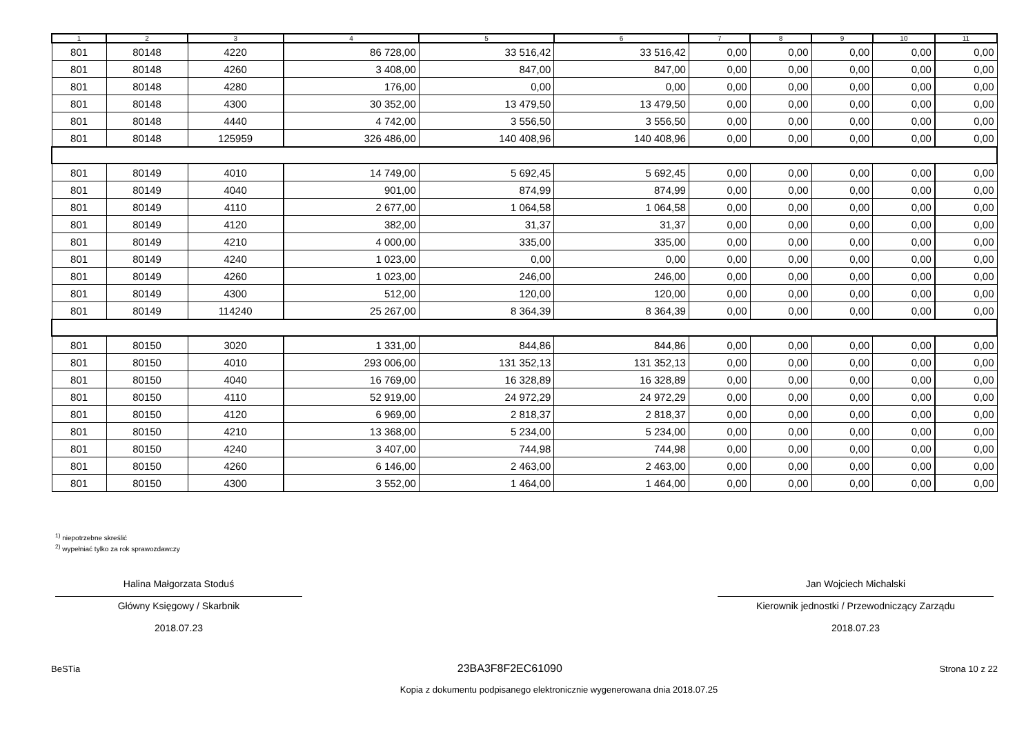| 1 | 2 | 3 | 4 | 5 | 6 | 7 | 8 | 9 | 10 | 11 |
| --- | --- | --- | --- | --- | --- | --- | --- | --- | --- | --- |
| 801 | 80148 | 4220 | 86 728,00 | 33 516,42 | 33 516,42 | 0,00 | 0,00 | 0,00 | 0,00 | 0,00 |
| 801 | 80148 | 4260 | 3 408,00 | 847,00 | 847,00 | 0,00 | 0,00 | 0,00 | 0,00 | 0,00 |
| 801 | 80148 | 4280 | 176,00 | 0,00 | 0,00 | 0,00 | 0,00 | 0,00 | 0,00 | 0,00 |
| 801 | 80148 | 4300 | 30 352,00 | 13 479,50 | 13 479,50 | 0,00 | 0,00 | 0,00 | 0,00 | 0,00 |
| 801 | 80148 | 4440 | 4 742,00 | 3 556,50 | 3 556,50 | 0,00 | 0,00 | 0,00 | 0,00 | 0,00 |
| 801 | 80148 | 125959 | 326 486,00 | 140 408,96 | 140 408,96 | 0,00 | 0,00 | 0,00 | 0,00 | 0,00 |
| 801 | 80149 | 4010 | 14 749,00 | 5 692,45 | 5 692,45 | 0,00 | 0,00 | 0,00 | 0,00 | 0,00 |
| 801 | 80149 | 4040 | 901,00 | 874,99 | 874,99 | 0,00 | 0,00 | 0,00 | 0,00 | 0,00 |
| 801 | 80149 | 4110 | 2 677,00 | 1 064,58 | 1 064,58 | 0,00 | 0,00 | 0,00 | 0,00 | 0,00 |
| 801 | 80149 | 4120 | 382,00 | 31,37 | 31,37 | 0,00 | 0,00 | 0,00 | 0,00 | 0,00 |
| 801 | 80149 | 4210 | 4 000,00 | 335,00 | 335,00 | 0,00 | 0,00 | 0,00 | 0,00 | 0,00 |
| 801 | 80149 | 4240 | 1 023,00 | 0,00 | 0,00 | 0,00 | 0,00 | 0,00 | 0,00 | 0,00 |
| 801 | 80149 | 4260 | 1 023,00 | 246,00 | 246,00 | 0,00 | 0,00 | 0,00 | 0,00 | 0,00 |
| 801 | 80149 | 4300 | 512,00 | 120,00 | 120,00 | 0,00 | 0,00 | 0,00 | 0,00 | 0,00 |
| 801 | 80149 | 114240 | 25 267,00 | 8 364,39 | 8 364,39 | 0,00 | 0,00 | 0,00 | 0,00 | 0,00 |
| 801 | 80150 | 3020 | 1 331,00 | 844,86 | 844,86 | 0,00 | 0,00 | 0,00 | 0,00 | 0,00 |
| 801 | 80150 | 4010 | 293 006,00 | 131 352,13 | 131 352,13 | 0,00 | 0,00 | 0,00 | 0,00 | 0,00 |
| 801 | 80150 | 4040 | 16 769,00 | 16 328,89 | 16 328,89 | 0,00 | 0,00 | 0,00 | 0,00 | 0,00 |
| 801 | 80150 | 4110 | 52 919,00 | 24 972,29 | 24 972,29 | 0,00 | 0,00 | 0,00 | 0,00 | 0,00 |
| 801 | 80150 | 4120 | 6 969,00 | 2 818,37 | 2 818,37 | 0,00 | 0,00 | 0,00 | 0,00 | 0,00 |
| 801 | 80150 | 4210 | 13 368,00 | 5 234,00 | 5 234,00 | 0,00 | 0,00 | 0,00 | 0,00 | 0,00 |
| 801 | 80150 | 4240 | 3 407,00 | 744,98 | 744,98 | 0,00 | 0,00 | 0,00 | 0,00 | 0,00 |
| 801 | 80150 | 4260 | 6 146,00 | 2 463,00 | 2 463,00 | 0,00 | 0,00 | 0,00 | 0,00 | 0,00 |
| 801 | 80150 | 4300 | 3 552,00 | 1 464,00 | 1 464,00 | 0,00 | 0,00 | 0,00 | 0,00 | 0,00 |
<sup>1)</sup> niepotrzebne skreślić
<sup>2)</sup> wypełniać tylko za rok sprawozdawczy
Halina Małgorzata Stoduś
Główny Księgowy / Skarbnik
2018.07.23
Jan Wojciech Michalski
Kierownik jednostki / Przewodniczący Zarządu
2018.07.23
BeSTia 23BA3F8F2EC61090 Strona 10 z 22
Kopia z dokumentu podpisanego elektronicznie wygenerowana dnia 2018.07.25